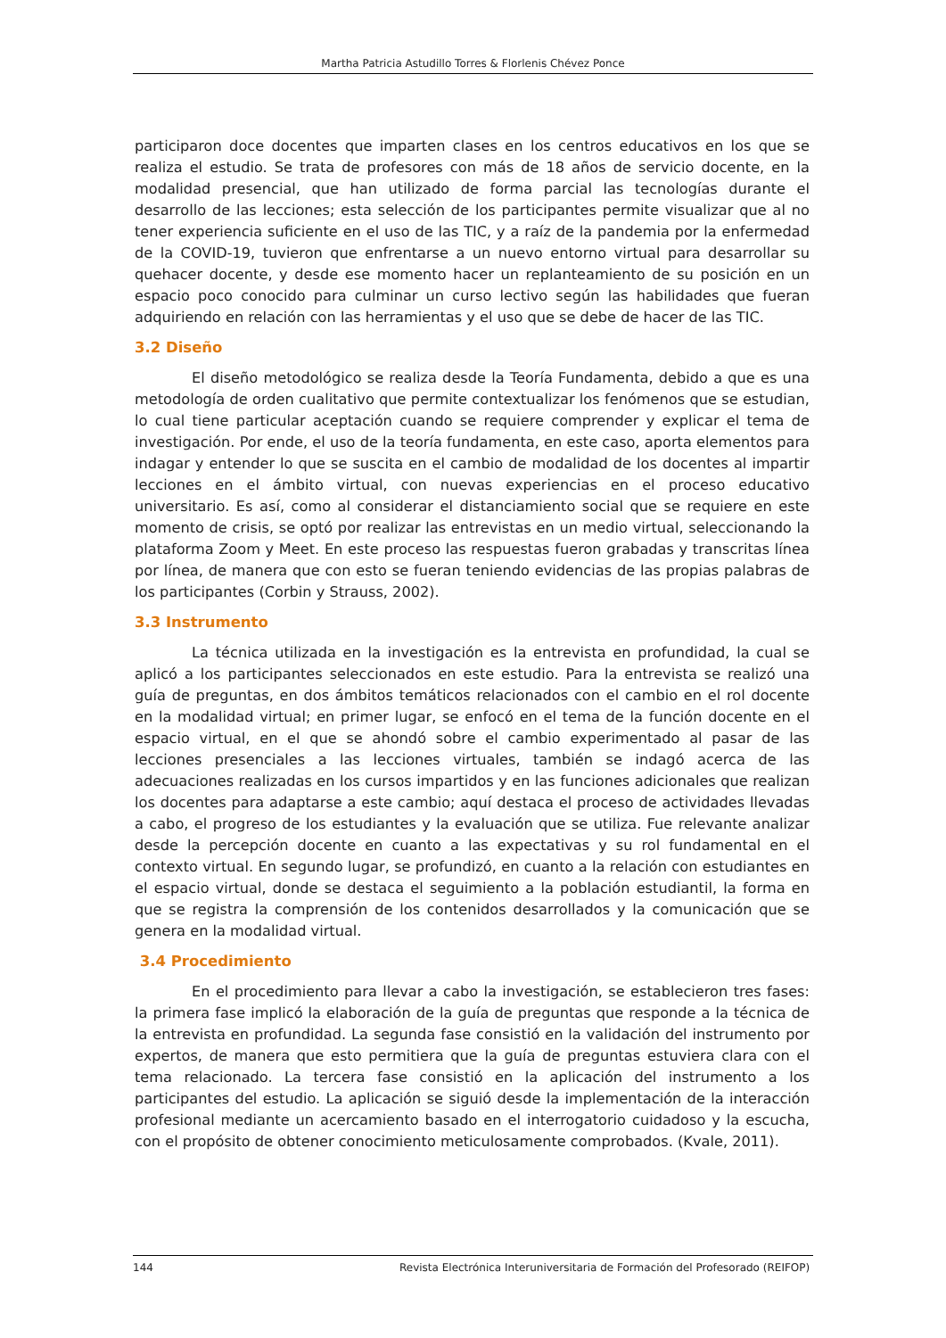Martha Patricia Astudillo Torres & Florlenis Chévez Ponce
participaron doce docentes que imparten clases en los centros educativos en los que se realiza el estudio. Se trata de profesores con más de 18 años de servicio docente, en la modalidad presencial, que han utilizado de forma parcial las tecnologías durante el desarrollo de las lecciones; esta selección de los participantes permite visualizar que al no tener experiencia suficiente en el uso de las TIC, y a raíz de la pandemia por la enfermedad de la COVID-19, tuvieron que enfrentarse a un nuevo entorno virtual para desarrollar su quehacer docente, y desde ese momento hacer un replanteamiento de su posición en un espacio poco conocido para culminar un curso lectivo según las habilidades que fueran adquiriendo en relación con las herramientas y el uso que se debe de hacer de las TIC.
3.2 Diseño
El diseño metodológico se realiza desde la Teoría Fundamenta, debido a que es una metodología de orden cualitativo que permite contextualizar los fenómenos que se estudian, lo cual tiene particular aceptación cuando se requiere comprender y explicar el tema de investigación. Por ende, el uso de la teoría fundamenta, en este caso, aporta elementos para indagar y entender lo que se suscita en el cambio de modalidad de los docentes al impartir lecciones en el ámbito virtual, con nuevas experiencias en el proceso educativo universitario. Es así, como al considerar el distanciamiento social que se requiere en este momento de crisis, se optó por realizar las entrevistas en un medio virtual, seleccionando la plataforma Zoom y Meet. En este proceso las respuestas fueron grabadas y transcritas línea por línea, de manera que con esto se fueran teniendo evidencias de las propias palabras de los participantes (Corbin y Strauss, 2002).
3.3 Instrumento
La técnica utilizada en la investigación es la entrevista en profundidad, la cual se aplicó a los participantes seleccionados en este estudio. Para la entrevista se realizó una guía de preguntas, en dos ámbitos temáticos relacionados con el cambio en el rol docente en la modalidad virtual; en primer lugar, se enfocó en el tema de la función docente en el espacio virtual, en el que se ahondó sobre el cambio experimentado al pasar de las lecciones presenciales a las lecciones virtuales, también se indagó acerca de las adecuaciones realizadas en los cursos impartidos y en las funciones adicionales que realizan los docentes para adaptarse a este cambio; aquí destaca el proceso de actividades llevadas a cabo, el progreso de los estudiantes y la evaluación que se utiliza. Fue relevante analizar desde la percepción docente en cuanto a las expectativas y su rol fundamental en el contexto virtual. En segundo lugar, se profundizó, en cuanto a la relación con estudiantes en el espacio virtual, donde se destaca el seguimiento a la población estudiantil, la forma en que se registra la comprensión de los contenidos desarrollados y la comunicación que se genera en la modalidad virtual.
3.4 Procedimiento
En el procedimiento para llevar a cabo la investigación, se establecieron tres fases: la primera fase implicó la elaboración de la guía de preguntas que responde a la técnica de la entrevista en profundidad. La segunda fase consistió en la validación del instrumento por expertos, de manera que esto permitiera que la guía de preguntas estuviera clara con el tema relacionado. La tercera fase consistió en la aplicación del instrumento a los participantes del estudio. La aplicación se siguió desde la implementación de la interacción profesional mediante un acercamiento basado en el interrogatorio cuidadoso y la escucha, con el propósito de obtener conocimiento meticulosamente comprobados. (Kvale, 2011).
144 Revista Electrónica Interuniversitaria de Formación del Profesorado (REIFOP)